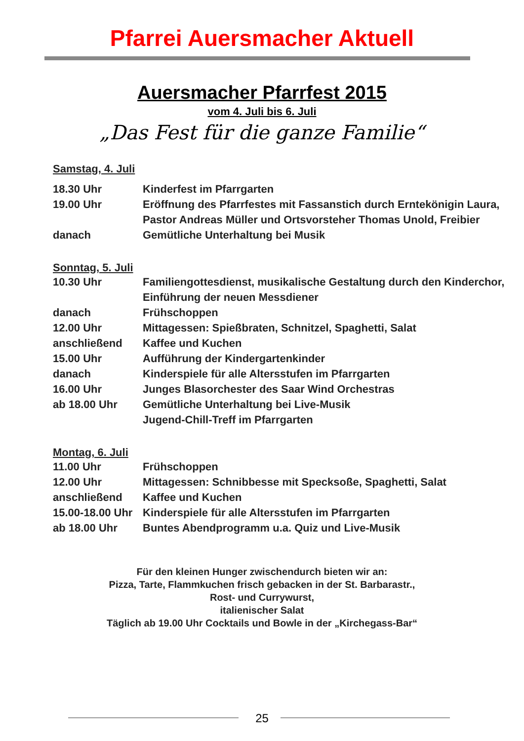Pfarrei Auersmacher Aktuell
Auersmacher Pfarrfest 2015
vom 4. Juli bis 6. Juli
„Das Fest für die ganze Familie“
Samstag, 4. Juli
18.30 Uhr Kinderfest im Pfarrgarten
19.00 Uhr Eröffnung des Pfarrfestes mit Fassanstich durch Erntekönigin Laura, Pastor Andreas Müller und Ortsvorsteher Thomas Unold, Freibier
danach Gemütliche Unterhaltung bei Musik
Sonntag, 5. Juli
10.30 Uhr Familiengottesdienst, musikalische Gestaltung durch den Kinderchor, Einführung der neuen Messdiener
danach Frühschoppen
12.00 Uhr Mittagessen: Spießbraten, Schnitzel, Spaghetti, Salat
anschließend Kaffee und Kuchen
15.00 Uhr Aufführung der Kindergartenkinder
danach Kinderspiele für alle Altersstufen im Pfarrgarten
16.00 Uhr Junges Blasorchester des Saar Wind Orchestras
ab 18.00 Uhr Gemütliche Unterhaltung bei Live-Musik
Jugend-Chill-Treff im Pfarrgarten
Montag, 6. Juli
11.00 Uhr Frühschoppen
12.00 Uhr Mittagessen: Schnibbesse mit Specksoße, Spaghetti, Salat
anschließend Kaffee und Kuchen
15.00-18.00 Uhr Kinderspiele für alle Altersstufen im Pfarrgarten
ab 18.00 Uhr Buntes Abendprogramm u.a. Quiz und Live-Musik
Für den kleinen Hunger zwischendurch bieten wir an:
Pizza, Tarte, Flammkuchen frisch gebacken in der St. Barbarastr.,
Rost- und Currywurst,
italienischer Salat
Täglich ab 19.00 Uhr Cocktails und Bowle in der „Kirchegass-Bar“
25